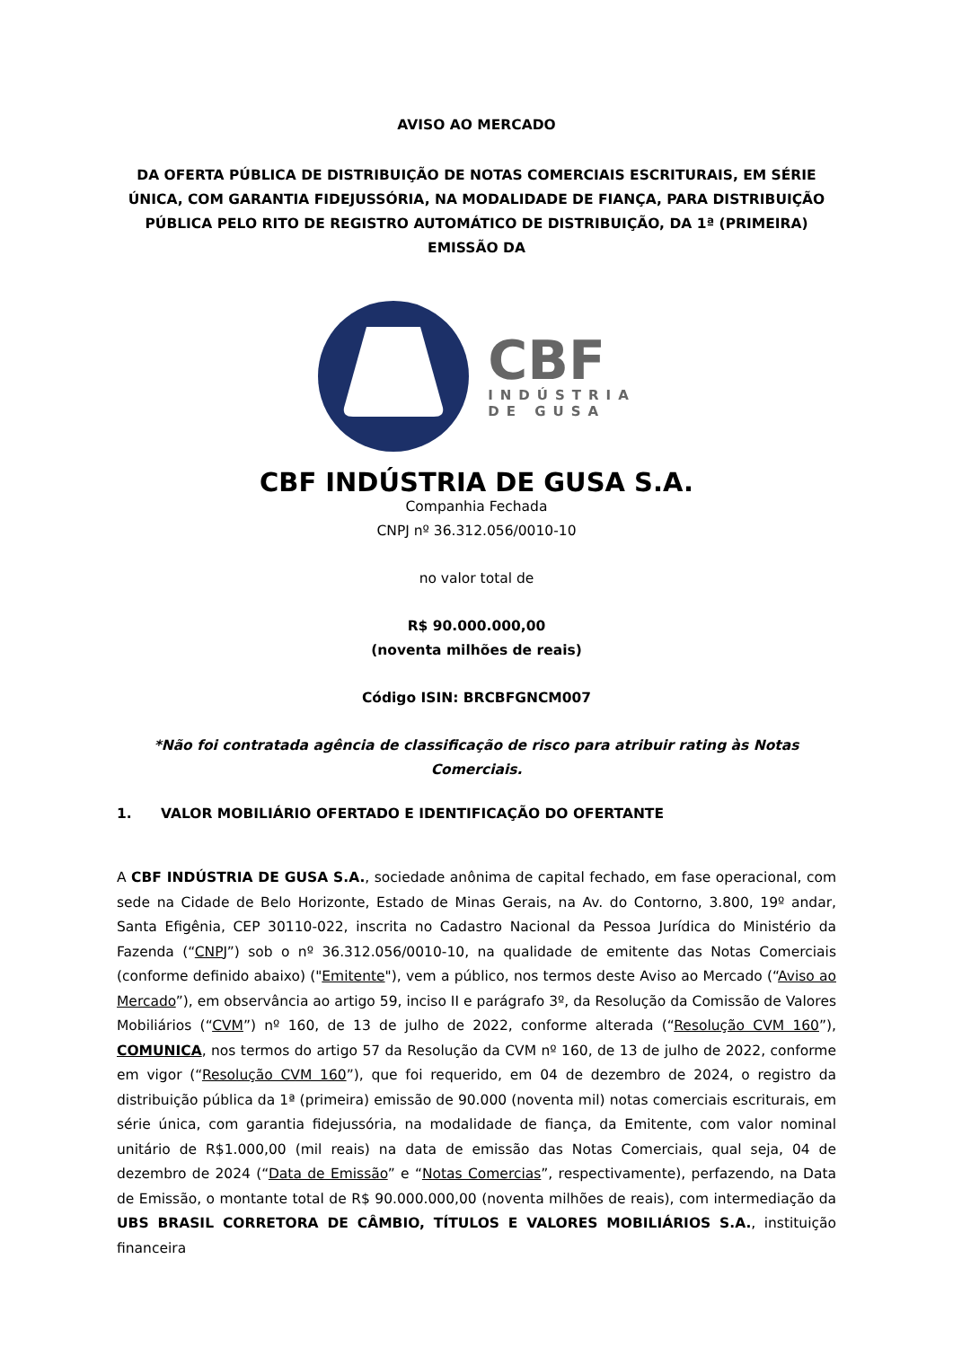AVISO AO MERCADO
DA OFERTA PÚBLICA DE DISTRIBUIÇÃO DE NOTAS COMERCIAIS ESCRITURAIS, EM SÉRIE ÚNICA, COM GARANTIA FIDEJUSSÓRIA, NA MODALIDADE DE FIANÇA, PARA DISTRIBUIÇÃO PÚBLICA PELO RITO DE REGISTRO AUTOMÁTICO DE DISTRIBUIÇÃO, DA 1ª (PRIMEIRA) EMISSÃO DA
CBF
INDÚSTRIA
DE GUSA
CBF INDÚSTRIA DE GUSA S.A.
Companhia Fechada
CNPJ nº 36.312.056/0010-10
no valor total de
R$ 90.000.000,00
(noventa milhões de reais)
Código ISIN: BRCBFGNCM007
*Não foi contratada agência de classificação de risco para atribuir rating às Notas Comerciais.
1. VALOR MOBILIÁRIO OFERTADO E IDENTIFICAÇÃO DO OFERTANTE
A CBF INDÚSTRIA DE GUSA S.A., sociedade anônima de capital fechado, em fase operacional, com sede na Cidade de Belo Horizonte, Estado de Minas Gerais, na Av. do Contorno, 3.800, 19º andar, Santa Efigênia, CEP 30110-022, inscrita no Cadastro Nacional da Pessoa Jurídica do Ministério da Fazenda (“CNPJ”) sob o nº 36.312.056/0010-10, na qualidade de emitente das Notas Comerciais (conforme definido abaixo) ("Emitente"), vem a público, nos termos deste Aviso ao Mercado (“Aviso ao Mercado”), em observância ao artigo 59, inciso II e parágrafo 3º, da Resolução da Comissão de Valores Mobiliários (“CVM”) nº 160, de 13 de julho de 2022, conforme alterada (“Resolução CVM 160”), COMUNICA, nos termos do artigo 57 da Resolução da CVM nº 160, de 13 de julho de 2022, conforme em vigor (“Resolução CVM 160”), que foi requerido, em 04 de dezembro de 2024, o registro da distribuição pública da 1ª (primeira) emissão de 90.000 (noventa mil) notas comerciais escriturais, em série única, com garantia fidejussória, na modalidade de fiança, da Emitente, com valor nominal unitário de R$1.000,00 (mil reais) na data de emissão das Notas Comerciais, qual seja, 04 de dezembro de 2024 (“Data de Emissão” e “Notas Comercias”, respectivamente), perfazendo, na Data de Emissão, o montante total de R$ 90.000.000,00 (noventa milhões de reais), com intermediação da UBS BRASIL CORRETORA DE CÂMBIO, TÍTULOS E VALORES MOBILIÁRIOS S.A., instituição financeira